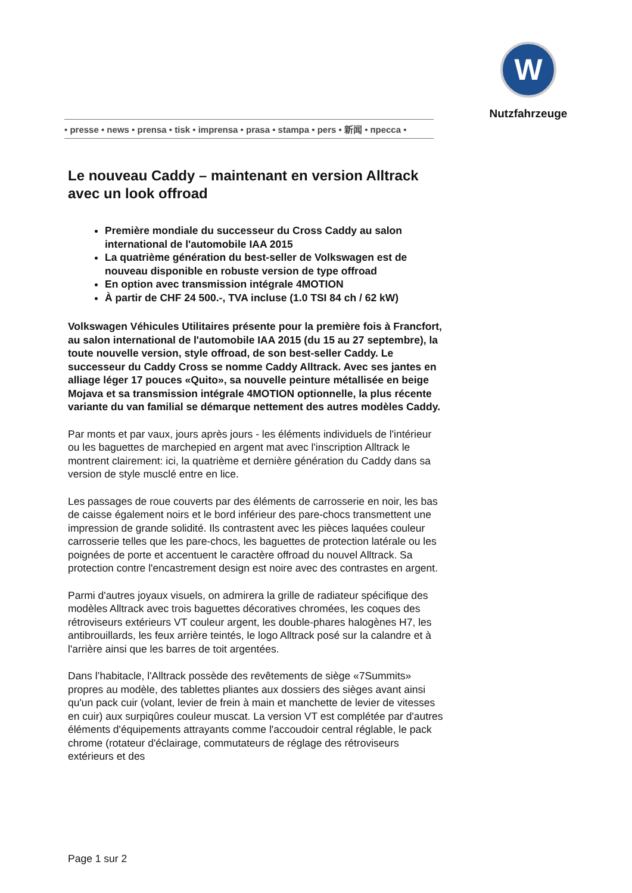W
Nutzfahrzeuge
• presse • news • prensa • tisk • imprensa • prasa • stampa • pers • 新闻 • пресса •
Le nouveau Caddy – maintenant en version Alltrack avec un look offroad
Première mondiale du successeur du Cross Caddy au salon international de l'automobile IAA 2015
La quatrième génération du best-seller de Volkswagen est de nouveau disponible en robuste version de type offroad
En option avec transmission intégrale 4MOTION
À partir de CHF 24 500.-, TVA incluse (1.0 TSI 84 ch / 62 kW)
Volkswagen Véhicules Utilitaires présente pour la première fois à Francfort, au salon international de l'automobile IAA 2015 (du 15 au 27 septembre), la toute nouvelle version, style offroad, de son best-seller Caddy. Le successeur du Caddy Cross se nomme Caddy Alltrack. Avec ses jantes en alliage léger 17 pouces «Quito», sa nouvelle peinture métallisée en beige Mojava et sa transmission intégrale 4MOTION optionnelle, la plus récente variante du van familial se démarque nettement des autres modèles Caddy.
Par monts et par vaux, jours après jours - les éléments individuels de l'intérieur ou les baguettes de marchepied en argent mat avec l'inscription Alltrack le montrent clairement: ici, la quatrième et dernière génération du Caddy dans sa version de style musclé entre en lice.
Les passages de roue couverts par des éléments de carrosserie en noir, les bas de caisse également noirs et le bord inférieur des pare-chocs transmettent une impression de grande solidité. Ils contrastent avec les pièces laquées couleur carrosserie telles que les pare-chocs, les baguettes de protection latérale ou les poignées de porte et accentuent le caractère offroad du nouvel Alltrack. Sa protection contre l'encastrement design est noire avec des contrastes en argent.
Parmi d'autres joyaux visuels, on admirera la grille de radiateur spécifique des modèles Alltrack avec trois baguettes décoratives chromées, les coques des rétroviseurs extérieurs VT couleur argent, les double-phares halogènes H7, les antibrouillards, les feux arrière teintés, le logo Alltrack posé sur la calandre et à l'arrière ainsi que les barres de toit argentées.
Dans l’habitacle, l'Alltrack possède des revêtements de siège «7Summits» propres au modèle, des tablettes pliantes aux dossiers des sièges avant ainsi qu'un pack cuir (volant, levier de frein à main et manchette de levier de vitesses en cuir) aux surpiqûres couleur muscat. La version VT est complétée par d'autres éléments d'équipements attrayants comme l'accoudoir central réglable, le pack chrome (rotateur d'éclairage, commutateurs de réglage des rétroviseurs extérieurs et des
Page 1 sur 2